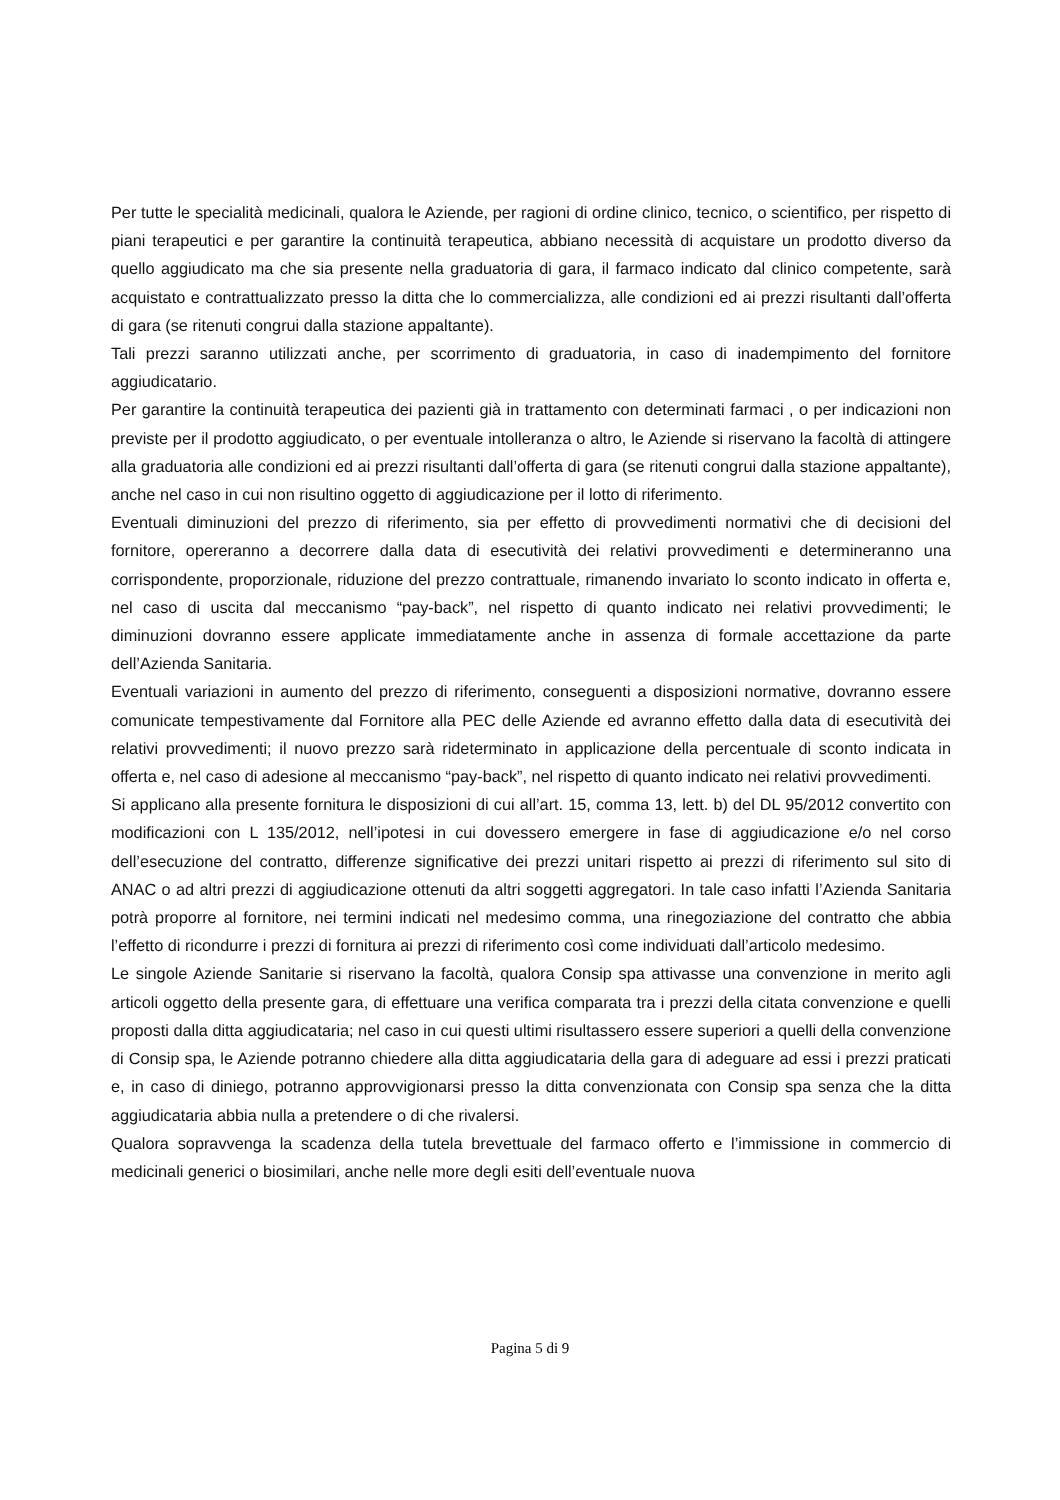Per tutte le specialità medicinali, qualora le Aziende, per ragioni di ordine clinico, tecnico, o scientifico, per rispetto di piani terapeutici e per garantire la continuità terapeutica, abbiano necessità di acquistare un prodotto diverso da quello aggiudicato ma che sia presente nella graduatoria di gara, il farmaco indicato dal clinico competente, sarà acquistato e contrattualizzato presso la ditta che lo commercializza, alle condizioni ed ai prezzi risultanti dall’offerta di gara (se ritenuti congrui dalla stazione appaltante).
Tali prezzi saranno utilizzati anche, per scorrimento di graduatoria, in caso di inadempimento del fornitore aggiudicatario.
Per garantire la continuità terapeutica dei pazienti già in trattamento con determinati farmaci , o per indicazioni non previste per il prodotto aggiudicato, o per eventuale intolleranza o altro, le Aziende si riservano la facoltà di attingere alla graduatoria alle condizioni ed ai prezzi risultanti dall’offerta di gara (se ritenuti congrui dalla stazione appaltante), anche nel caso in cui non risultino oggetto di aggiudicazione per il lotto di riferimento.
Eventuali diminuzioni del prezzo di riferimento, sia per effetto di provvedimenti normativi che di decisioni del fornitore, opereranno a decorrere dalla data di esecutività dei relativi provvedimenti e determineranno una corrispondente, proporzionale, riduzione del prezzo contrattuale, rimanendo invariato lo sconto indicato in offerta e, nel caso di uscita dal meccanismo “pay-back”, nel rispetto di quanto indicato nei relativi provvedimenti; le diminuzioni dovranno essere applicate immediatamente anche in assenza di formale accettazione da parte dell’Azienda Sanitaria.
Eventuali variazioni in aumento del prezzo di riferimento, conseguenti a disposizioni normative, dovranno essere comunicate tempestivamente dal Fornitore alla PEC delle Aziende ed avranno effetto dalla data di esecutività dei relativi provvedimenti; il nuovo prezzo sarà rideterminato in applicazione della percentuale di sconto indicata in offerta e, nel caso di adesione al meccanismo “pay-back”, nel rispetto di quanto indicato nei relativi provvedimenti.
Si applicano alla presente fornitura le disposizioni di cui all’art. 15, comma 13, lett. b) del DL 95/2012 convertito con modificazioni con L 135/2012, nell’ipotesi in cui dovessero emergere in fase di aggiudicazione e/o nel corso dell’esecuzione del contratto, differenze significative dei prezzi unitari rispetto ai prezzi di riferimento sul sito di ANAC o ad altri prezzi di aggiudicazione ottenuti da altri soggetti aggregatori. In tale caso infatti l’Azienda Sanitaria potrà proporre al fornitore, nei termini indicati nel medesimo comma, una rinegoziazione del contratto che abbia l’effetto di ricondurre i prezzi di fornitura ai prezzi di riferimento così come individuati dall’articolo medesimo.
Le singole Aziende Sanitarie si riservano la facoltà, qualora Consip spa attivasse una convenzione in merito agli articoli oggetto della presente gara, di effettuare una verifica comparata tra i prezzi della citata convenzione e quelli proposti dalla ditta aggiudicataria; nel caso in cui questi ultimi risultassero essere superiori a quelli della convenzione di Consip spa, le Aziende potranno chiedere alla ditta aggiudicataria della gara di adeguare ad essi i prezzi praticati e, in caso di diniego, potranno approvvigionarsi presso la ditta convenzionata con Consip spa senza che la ditta aggiudicataria abbia nulla a pretendere o di che rivalersi.
Qualora sopravvenga la scadenza della tutela brevettuale del farmaco offerto e l’immissione in commercio di medicinali generici o biosimilari, anche nelle more degli esiti dell’eventuale nuova
Pagina 5 di 9